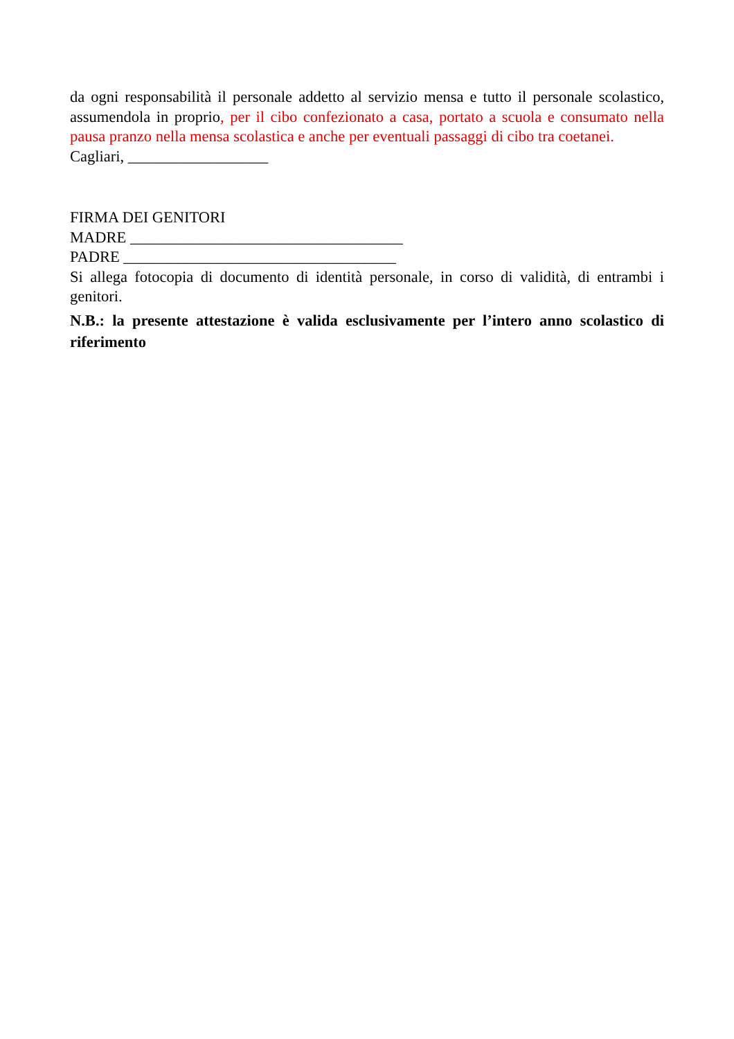da ogni responsabilità il personale addetto al servizio mensa e tutto il personale scolastico, assumendola in proprio, per il cibo confezionato a casa, portato a scuola e consumato nella pausa pranzo nella mensa scolastica e anche per eventuali passaggi di cibo tra coetanei.
Cagliari, __________________
FIRMA DEI GENITORI
MADRE ___________________________________
PADRE ___________________________________
Si allega fotocopia di documento di identità personale, in corso di validità, di entrambi i genitori.
N.B.: la presente attestazione è valida esclusivamente per l’intero anno scolastico di riferimento